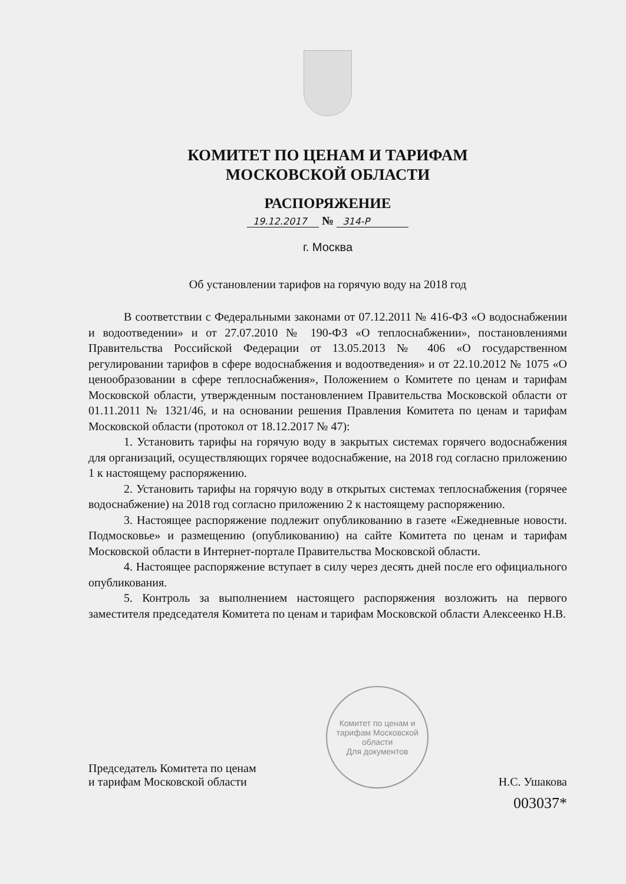КОМИТЕТ ПО ЦЕНАМ И ТАРИФАМ
МОСКОВСКОЙ ОБЛАСТИ
РАСПОРЯЖЕНИЕ
19.12.2017 № 314-Р
г. Москва
Об установлении тарифов на горячую воду на 2018 год
В соответствии с Федеральными законами от 07.12.2011 № 416-ФЗ «О водоснабжении и водоотведении» и от 27.07.2010 № 190-ФЗ «О теплоснабжении», постановлениями Правительства Российской Федерации от 13.05.2013 № 406 «О государственном регулировании тарифов в сфере водоснабжения и водоотведения» и от 22.10.2012 № 1075 «О ценообразовании в сфере теплоснабжения», Положением о Комитете по ценам и тарифам Московской области, утвержденным постановлением Правительства Московской области от 01.11.2011 № 1321/46, и на основании решения Правления Комитета по ценам и тарифам Московской области (протокол от 18.12.2017 № 47):
1. Установить тарифы на горячую воду в закрытых системах горячего водоснабжения для организаций, осуществляющих горячее водоснабжение, на 2018 год согласно приложению 1 к настоящему распоряжению.
2. Установить тарифы на горячую воду в открытых системах теплоснабжения (горячее водоснабжение) на 2018 год согласно приложению 2 к настоящему распоряжению.
3. Настоящее распоряжение подлежит опубликованию в газете «Ежедневные новости. Подмосковье» и размещению (опубликованию) на сайте Комитета по ценам и тарифам Московской области в Интернет-портале Правительства Московской области.
4. Настоящее распоряжение вступает в силу через десять дней после его официального опубликования.
5. Контроль за выполнением настоящего распоряжения возложить на первого заместителя председателя Комитета по ценам и тарифам Московской области Алексеенко Н.В.
Председатель Комитета по ценам
и тарифам Московской области
Комитет по ценам и тарифам Московской области
Для документов
Н.С. Ушакова
003037*